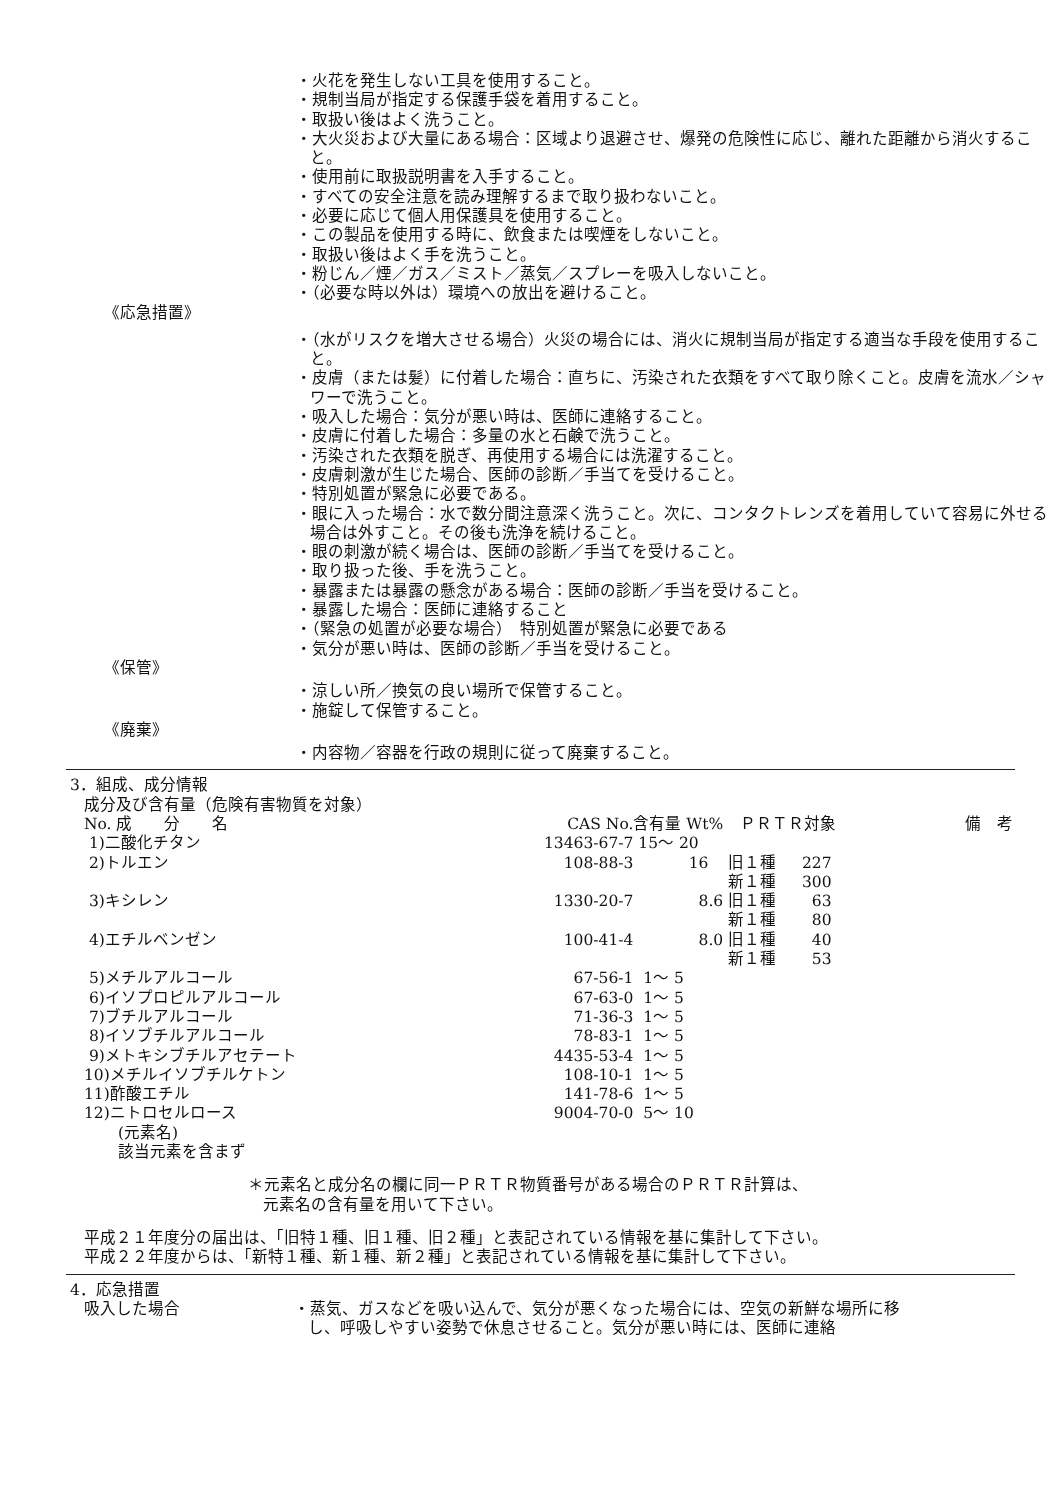・火花を発生しない工具を使用すること。
・規制当局が指定する保護手袋を着用すること。
・取扱い後はよく洗うこと。
・大火災および大量にある場合：区域より退避させ、爆発の危険性に応じ、離れた距離から消火すること。
・使用前に取扱説明書を入手すること。
・すべての安全注意を読み理解するまで取り扱わないこと。
・必要に応じて個人用保護具を使用すること。
・この製品を使用する時に、飲食または喫煙をしないこと。
・取扱い後はよく手を洗うこと。
・粉じん／煙／ガス／ミスト／蒸気／スプレーを吸入しないこと。
・（必要な時以外は）環境への放出を避けること。
《応急措置》
・（水がリスクを増大させる場合）火災の場合には、消火に規制当局が指定する適当な手段を使用すること。
・皮膚（または髪）に付着した場合：直ちに、汚染された衣類をすべて取り除くこと。皮膚を流水／シャワーで洗うこと。
・吸入した場合：気分が悪い時は、医師に連絡すること。
・皮膚に付着した場合：多量の水と石鹸で洗うこと。
・汚染された衣類を脱ぎ、再使用する場合には洗濯すること。
・皮膚刺激が生じた場合、医師の診断／手当てを受けること。
・特別処置が緊急に必要である。
・眼に入った場合：水で数分間注意深く洗うこと。次に、コンタクトレンズを着用していて容易に外せる場合は外すこと。その後も洗浄を続けること。
・眼の刺激が続く場合は、医師の診断／手当てを受けること。
・取り扱った後、手を洗うこと。
・暴露または暴露の懸念がある場合：医師の診断／手当を受けること。
・暴露した場合：医師に連絡すること
・（緊急の処置が必要な場合）　特別処置が緊急に必要である
・気分が悪い時は、医師の診断／手当を受けること。
《保管》
・涼しい所／換気の良い場所で保管すること。
・施錠して保管すること。
《廃棄》
・内容物／容器を行政の規則に従って廃棄すること。
3．組成、成分情報
成分及び含有量（危険有害物質を対象）
| No. 成 分 名 | CAS No. | 含有量 Wt% | ＰＲＴＲ対象 | 備 考 |
| --- | --- | --- | --- | --- |
| 1)二酸化チタン | 13463-67-7 | 15～ 20 | | |
| 2)トルエン | 108-88-3 | 16 | 旧１種 227 | |
| | | | 新１種 300 | |
| 3)キシレン | 1330-20-7 | 8.6 | 旧１種 63 | |
| | | | 新１種 80 | |
| 4)エチルベンゼン | 100-41-4 | 8.0 | 旧１種 40 | |
| | | | 新１種 53 | |
| 5)メチルアルコール | 67-56-1 | 1～ 5 | | |
| 6)イソプロピルアルコール | 67-63-0 | 1～ 5 | | |
| 7)ブチルアルコール | 71-36-3 | 1～ 5 | | |
| 8)イソブチルアルコール | 78-83-1 | 1～ 5 | | |
| 9)メトキシブチルアセテート | 4435-53-4 | 1～ 5 | | |
| 10)メチルイソブチルケトン | 108-10-1 | 1～ 5 | | |
| 11)酢酸エチル | 141-78-6 | 1～ 5 | | |
| 12)ニトロセルロース | 9004-70-0 | 5～ 10 | | |
(元素名)
該当元素を含まず
＊元素名と成分名の欄に同一ＰＲＴＲ物質番号がある場合のＰＲＴＲ計算は、
元素名の含有量を用いて下さい。
平成２１年度分の届出は、「旧特１種、旧１種、旧２種」と表記されている情報を基に集計して下さい。
平成２２年度からは、「新特１種、新１種、新２種」と表記されている情報を基に集計して下さい。
4．応急措置
吸入した場合 ・蒸気、ガスなどを吸い込んで、気分が悪くなった場合には、空気の新鮮な場所に移し、呼吸しやすい姿勢で休息させること。気分が悪い時には、医師に連絡